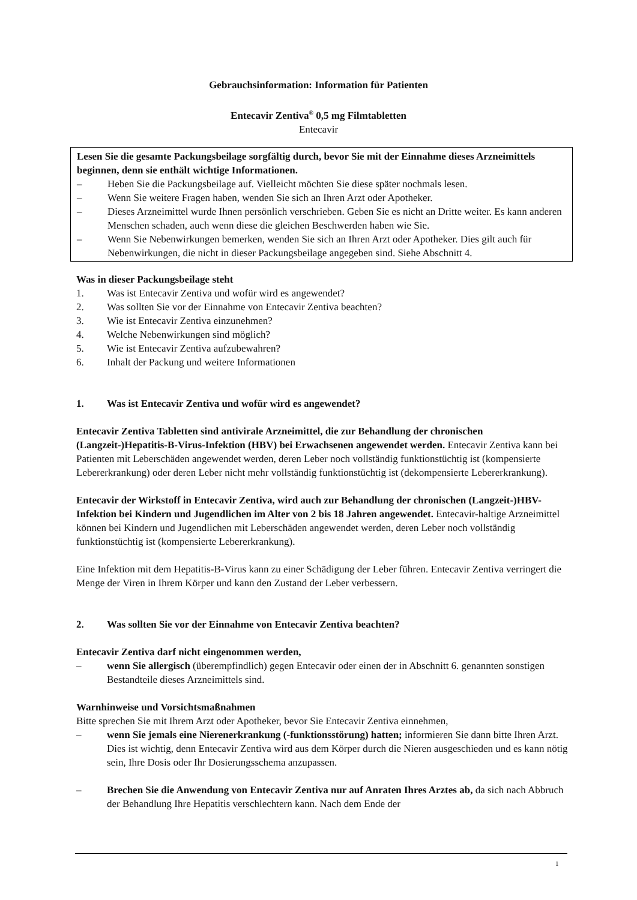Gebrauchsinformation: Information für Patienten
Entecavir Zentiva<sup>®</sup> 0,5 mg Filmtabletten
Entecavir
Lesen Sie die gesamte Packungsbeilage sorgfältig durch, bevor Sie mit der Einnahme dieses Arzneimittels beginnen, denn sie enthält wichtige Informationen.
– Heben Sie die Packungsbeilage auf. Vielleicht möchten Sie diese später nochmals lesen.
– Wenn Sie weitere Fragen haben, wenden Sie sich an Ihren Arzt oder Apotheker.
– Dieses Arzneimittel wurde Ihnen persönlich verschrieben. Geben Sie es nicht an Dritte weiter. Es kann anderen Menschen schaden, auch wenn diese die gleichen Beschwerden haben wie Sie.
– Wenn Sie Nebenwirkungen bemerken, wenden Sie sich an Ihren Arzt oder Apotheker. Dies gilt auch für Nebenwirkungen, die nicht in dieser Packungsbeilage angegeben sind. Siehe Abschnitt 4.
Was in dieser Packungsbeilage steht
1. Was ist Entecavir Zentiva und wofür wird es angewendet?
2. Was sollten Sie vor der Einnahme von Entecavir Zentiva beachten?
3. Wie ist Entecavir Zentiva einzunehmen?
4. Welche Nebenwirkungen sind möglich?
5. Wie ist Entecavir Zentiva aufzubewahren?
6. Inhalt der Packung und weitere Informationen
1. Was ist Entecavir Zentiva und wofür wird es angewendet?
Entecavir Zentiva Tabletten sind antivirale Arzneimittel, die zur Behandlung der chronischen (Langzeit-)Hepatitis-B-Virus-Infektion (HBV) bei Erwachsenen angewendet werden. Entecavir Zentiva kann bei Patienten mit Leberschäden angewendet werden, deren Leber noch vollständig funktionstüchtig ist (kompensierte Lebererkrankung) oder deren Leber nicht mehr vollständig funktionstüchtig ist (dekompensierte Lebererkrankung).
Entecavir der Wirkstoff in Entecavir Zentiva, wird auch zur Behandlung der chronischen (Langzeit-)HBV-Infektion bei Kindern und Jugendlichen im Alter von 2 bis 18 Jahren angewendet. Entecavir-haltige Arzneimittel können bei Kindern und Jugendlichen mit Leberschäden angewendet werden, deren Leber noch vollständig funktionstüchtig ist (kompensierte Lebererkrankung).
Eine Infektion mit dem Hepatitis-B-Virus kann zu einer Schädigung der Leber führen. Entecavir Zentiva verringert die Menge der Viren in Ihrem Körper und kann den Zustand der Leber verbessern.
2. Was sollten Sie vor der Einnahme von Entecavir Zentiva beachten?
Entecavir Zentiva darf nicht eingenommen werden,
– wenn Sie allergisch (überempfindlich) gegen Entecavir oder einen der in Abschnitt 6. genannten sonstigen Bestandteile dieses Arzneimittels sind.
Warnhinweise und Vorsichtsmaßnahmen
Bitte sprechen Sie mit Ihrem Arzt oder Apotheker, bevor Sie Entecavir Zentiva einnehmen,
– wenn Sie jemals eine Nierenerkrankung (-funktionsstörung) hatten; informieren Sie dann bitte Ihren Arzt. Dies ist wichtig, denn Entecavir Zentiva wird aus dem Körper durch die Nieren ausgeschieden und es kann nötig sein, Ihre Dosis oder Ihr Dosierungsschema anzupassen.
– Brechen Sie die Anwendung von Entecavir Zentiva nur auf Anraten Ihres Arztes ab, da sich nach Abbruch der Behandlung Ihre Hepatitis verschlechtern kann. Nach dem Ende der
1